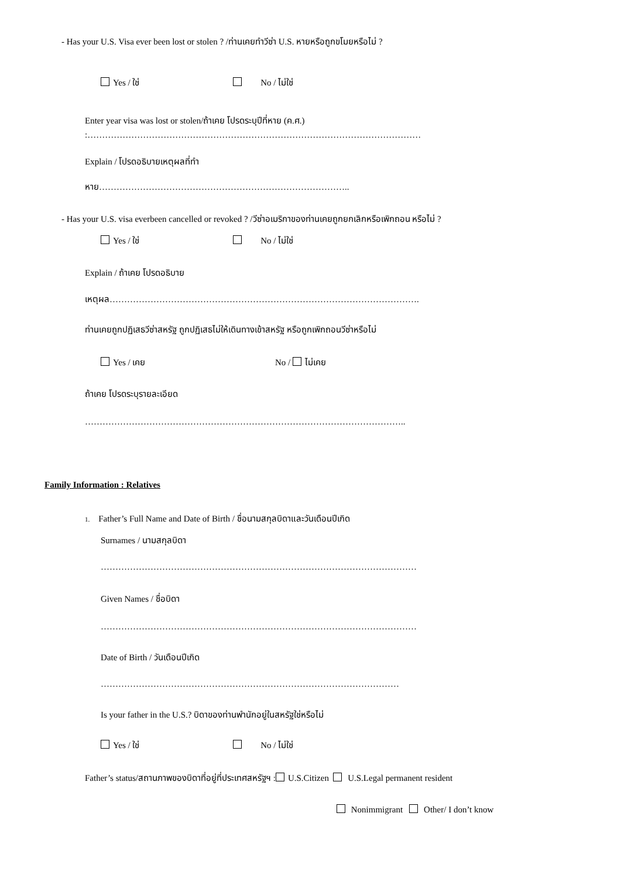- Has your U.S. Visa ever been lost or stolen ? /ท่านเคยทำวีซ่า U.S. หายหรือถูกขโมยหรือไม่ ?
Yes / ใช่ No / ไม่ใช่
Enter year visa was lost or stolen/ถ้าเคย โปรดระบุปีที่หาย (ค.ศ.)
:……………………………………………………………………………………………………
Explain / โปรดอธิบายเหตุผลที่ทำ
หาย…………………………………………………………………………..
- Has your U.S. visa everbeen cancelled or revoked ? /วีซ่าอเมริกาของท่านเคยถูกยกเลิกหรือเพิกถอน หรือไม่ ?
Yes / ใช่ No / ไม่ใช่
Explain / ถ้าเคย โปรดอธิบาย
เหตุผล…………………………………………………………………………………………….
ท่านเคยถูกปฏิเสธวีซ่าสหรัฐ ถูกปฏิเสธไม่ให้เดินทางเข้าสหรัฐ หรือถูกเพิกถอนวีซ่าหรือไม่
Yes / เคย No / ไม่เคย
ถ้าเคย โปรดระบุรายละเอียด
………………………………………………………………………………………………..
Family Information : Relatives
1. Father’s Full Name and Date of Birth / ชื่อนามสกุลบิดาและวันเดือนปีเกิด
Surnames / นามสกุลบิดา
………………………………………………………………………………………………
Given Names / ชื่อบิดา
………………………………………………………………………………………………
Date of Birth / วันเดือนปีเกิด
…………………………………………………………………………………………
Is your father in the U.S.? บิดาของท่านพำนักอยู่ในสหรัฐใช่หรือไม่
Yes / ใช่ No / ไม่ใช่
Father’s status/สถานภาพของบิดาที่อยู่ที่ประเทศสหรัฐฯ : U.S.Citizen U.S.Legal permanent resident
Nonimmigrant Other/ I don’t know